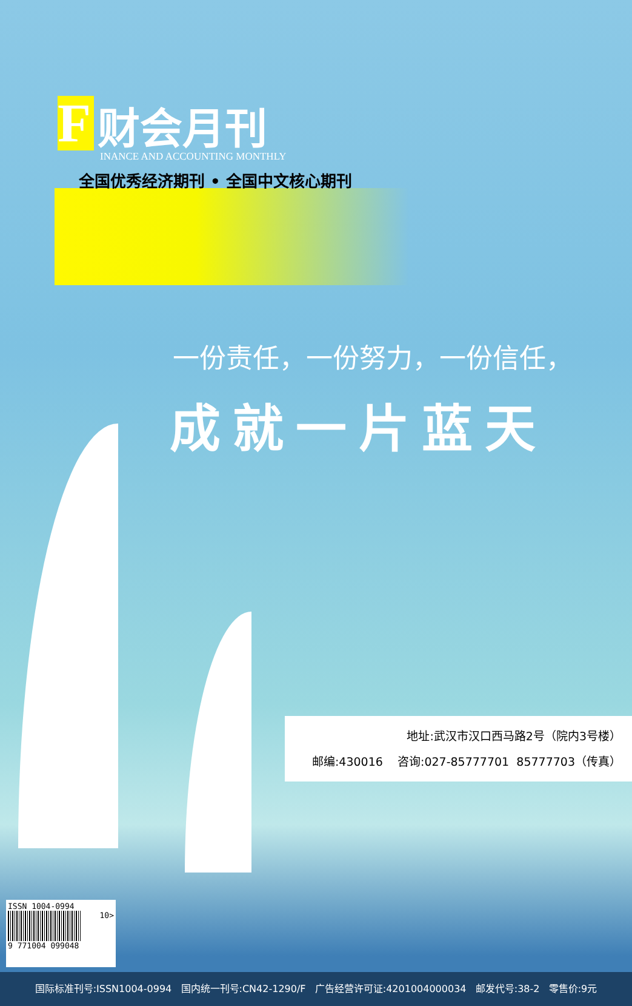F财会月刊
INANCE AND ACCOUNTING MONTHLY
全国优秀经济期刊 • 全国中文核心期刊
一份责任，一份努力，一份信任，
成就一片蓝天
地址:武汉市汉口西马路2号（院内3号楼）
邮编:430016 咨询:027-85777701 85777703（传真）
ISSN 1004-0994
10>
9 771004 099048
国际标准刊号:ISSN1004-0994 国内统一刊号:CN42-1290/F 广告经营许可证:4201004000034 邮发代号:38-2 零售价:9元